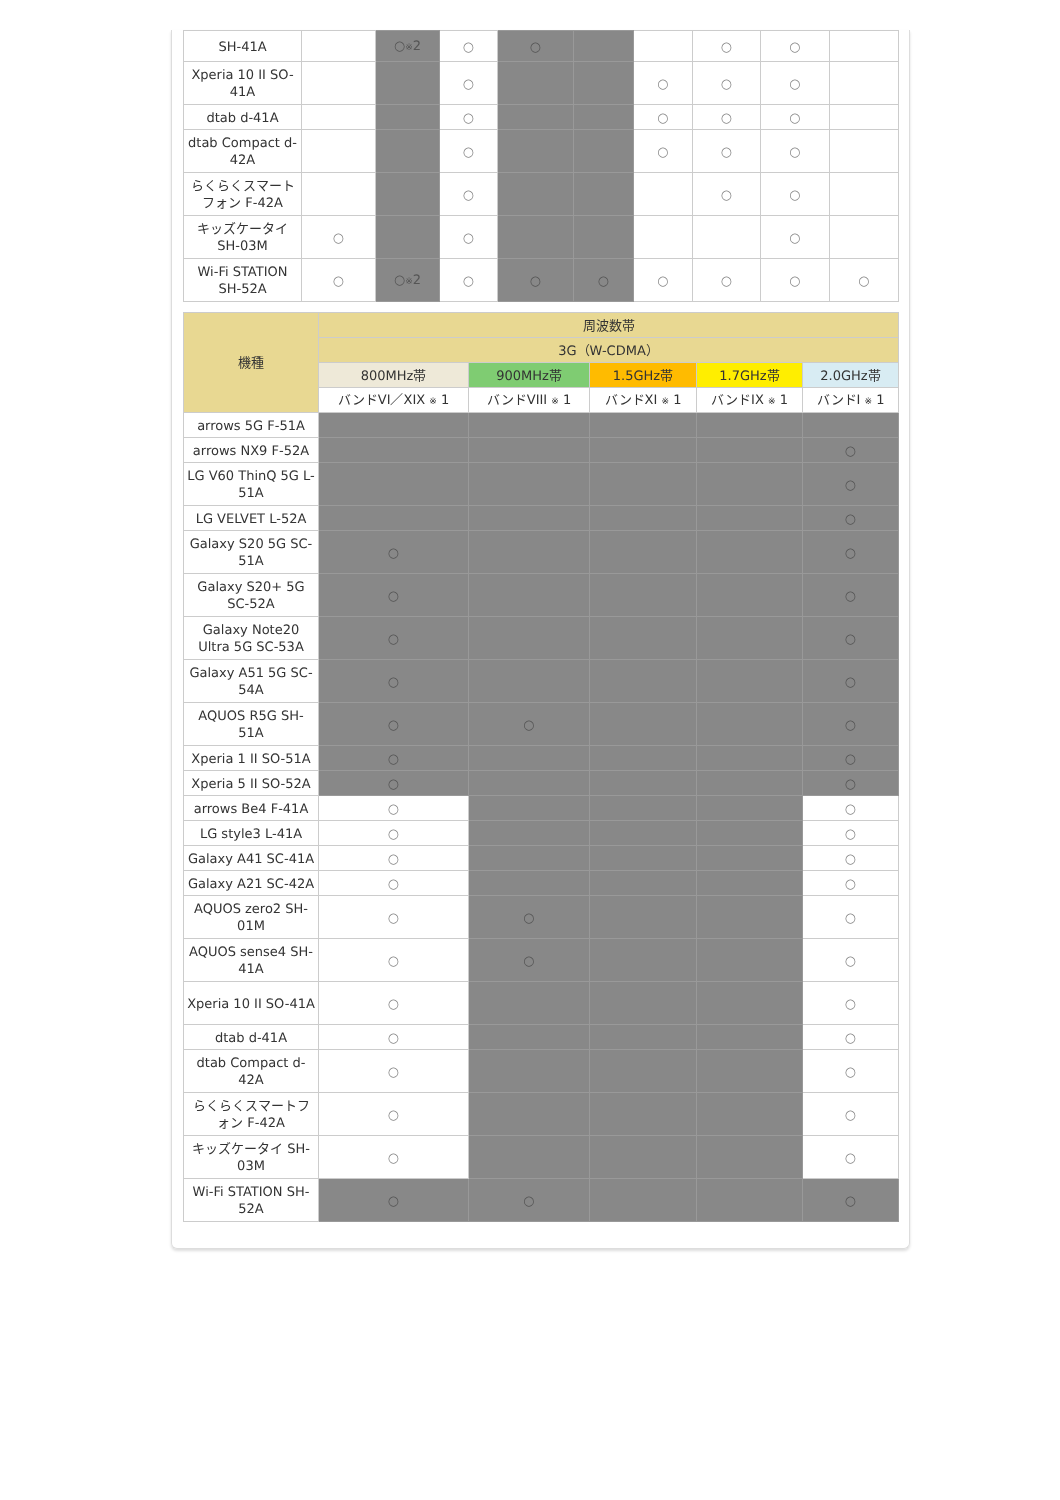| SH-41A | | ○ ※ 2 | ○ | ○ | | | ○ | ○ | |
| Xperia 10 II SO-41A | | | ○ | | | ○ | ○ | ○ | |
| dtab d-41A | | | ○ | | | ○ | ○ | ○ | |
| dtab Compact d-42A | | | ○ | | | ○ | ○ | ○ | |
| らくらくスマートフォン F-42A | | | ○ | | | | ○ | ○ | |
| キッズケータイ SH-03M | ○ | | ○ | | | | | ○ | |
| Wi-Fi STATION SH-52A | ○ | ○ ※ 2 | ○ | ○ | ○ | ○ | ○ | ○ | ○ |
| 機種 | 周波数帯 | | | | |
| --- | --- | --- | --- | --- | --- |
| | 3G（W-CDMA） | | | | |
| | 800MHz帯 | 900MHz帯 | 1.5GHz帯 | 1.7GHz帯 | 2.0GHz帯 |
| | バンドVI／XIX ※ 1 | バンドVIII ※ 1 | バンドXI ※ 1 | バンドIX ※ 1 | バンドI ※ 1 |
| arrows 5G F-51A | | | | | |
| arrows NX9 F-52A | | | | | ○ |
| LG V60 ThinQ 5G L-51A | | | | | ○ |
| LG VELVET L-52A | | | | | ○ |
| Galaxy S20 5G SC-51A | ○ | | | | ○ |
| Galaxy S20+ 5G SC-52A | ○ | | | | ○ |
| Galaxy Note20 Ultra 5G SC-53A | ○ | | | | ○ |
| Galaxy A51 5G SC-54A | ○ | | | | ○ |
| AQUOS R5G SH-51A | ○ | ○ | | | ○ |
| Xperia 1 II SO-51A | ○ | | | | ○ |
| Xperia 5 II SO-52A | ○ | | | | ○ |
| arrows Be4 F-41A | ○ | | | | ○ |
| LG style3 L-41A | ○ | | | | ○ |
| Galaxy A41 SC-41A | ○ | | | | ○ |
| Galaxy A21 SC-42A | ○ | | | | ○ |
| AQUOS zero2 SH-01M | ○ | ○ | | | ○ |
| AQUOS sense4 SH-41A | ○ | ○ | | | ○ |
| Xperia 10 II SO-41A | ○ | | | | ○ |
| dtab d-41A | ○ | | | | ○ |
| dtab Compact d-42A | ○ | | | | ○ |
| らくらくスマートフォン F-42A | ○ | | | | ○ |
| キッズケータイ SH-03M | ○ | | | | ○ |
| Wi-Fi STATION SH-52A | ○ | ○ | | | ○ |